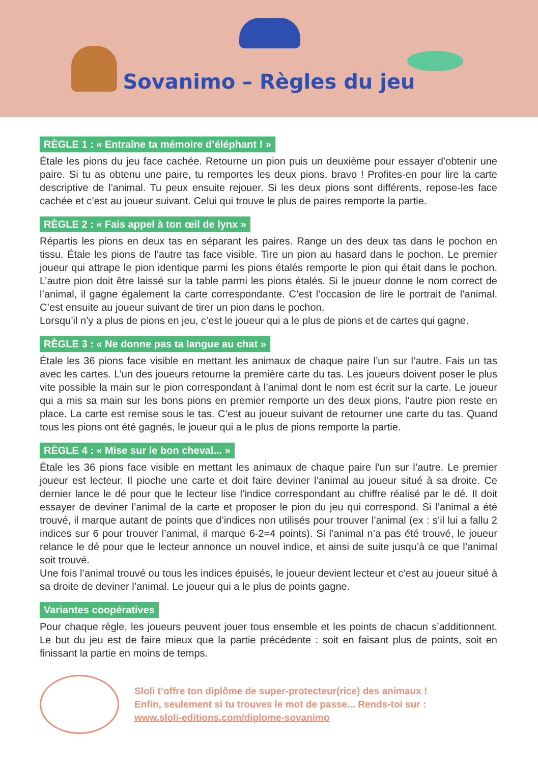Sovanimo – Règles du jeu
RÈGLE 1 : « Entraîne ta mémoire d’éléphant ! »
Étale les pions du jeu face cachée. Retourne un pion puis un deuxième pour essayer d’obtenir une paire. Si tu as obtenu une paire, tu remportes les deux pions, bravo ! Profites-en pour lire la carte descriptive de l’animal. Tu peux ensuite rejouer. Si les deux pions sont différents, repose-les face cachée et c’est au joueur suivant. Celui qui trouve le plus de paires remporte la partie.
RÈGLE 2 : « Fais appel à ton œil de lynx »
Répartis les pions en deux tas en séparant les paires. Range un des deux tas dans le pochon en tissu. Étale les pions de l’autre tas face visible. Tire un pion au hasard dans le pochon. Le premier joueur qui attrape le pion identique parmi les pions étalés remporte le pion qui était dans le pochon. L’autre pion doit être laissé sur la table parmi les pions étalés. Si le joueur donne le nom correct de l’animal, il gagne également la carte correspondante. C’est l’occasion de lire le portrait de l’animal. C’est ensuite au joueur suivant de tirer un pion dans le pochon.
Lorsqu’il n’y a plus de pions en jeu, c’est le joueur qui a le plus de pions et de cartes qui gagne.
RÈGLE 3 : « Ne donne pas ta langue au chat »
Étale les 36 pions face visible en mettant les animaux de chaque paire l’un sur l’autre. Fais un tas avec les cartes. L’un des joueurs retourne la première carte du tas. Les joueurs doivent poser le plus vite possible la main sur le pion correspondant à l’animal dont le nom est écrit sur la carte. Le joueur qui a mis sa main sur les bons pions en premier remporte un des deux pions, l’autre pion reste en place. La carte est remise sous le tas. C’est au joueur suivant de retourner une carte du tas. Quand tous les pions ont été gagnés, le joueur qui a le plus de pions remporte la partie.
RÈGLE 4 : « Mise sur le bon cheval... »
Étale les 36 pions face visible en mettant les animaux de chaque paire l’un sur l’autre. Le premier joueur est lecteur. Il pioche une carte et doit faire deviner l’animal au joueur situé à sa droite. Ce dernier lance le dé pour que le lecteur lise l’indice correspondant au chiffre réalisé par le dé. Il doit essayer de deviner l’animal de la carte et proposer le pion du jeu qui correspond. Si l’animal a été trouvé, il marque autant de points que d’indices non utilisés pour trouver l’animal (ex : s’il lui a fallu 2 indices sur 6 pour trouver l’animal, il marque 6-2=4 points). Si l’animal n’a pas été trouvé, le joueur relance le dé pour que le lecteur annonce un nouvel indice, et ainsi de suite jusqu’à ce que l’animal soit trouvé.
Une fois l’animal trouvé ou tous les indices épuisés, le joueur devient lecteur et c’est au joueur situé à sa droite de deviner l’animal. Le joueur qui a le plus de points gagne.
Variantes coopératives
Pour chaque règle, les joueurs peuvent jouer tous ensemble et les points de chacun s’additionnent. Le but du jeu est de faire mieux que la partie précédente : soit en faisant plus de points, soit en finissant la partie en moins de temps.
Sloli t’offre ton diplôme de super-protecteur(rice) des animaux !
Enfin, seulement si tu trouves le mot de passe... Rends-toi sur :
www.sloli-editions.com/diplome-sovanimo